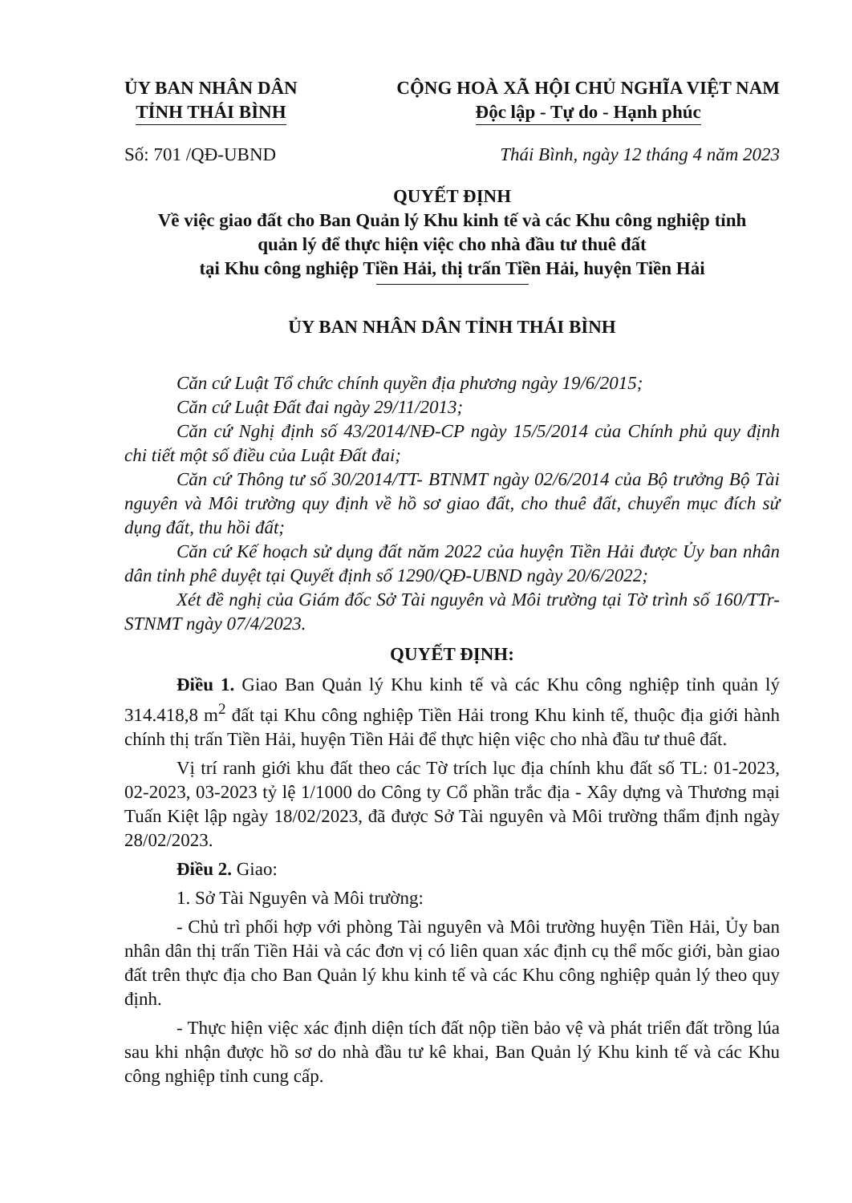ỦY BAN NHÂN DÂN
TỈNH THÁI BÌNH
CỘNG HOÀ XÃ HỘI CHỦ NGHĨA VIỆT NAM
Độc lập - Tự do - Hạnh phúc
Số: 701 /QĐ-UBND Thái Bình, ngày 12 tháng 4 năm 2023
QUYẾT ĐỊNH
Về việc giao đất cho Ban Quản lý Khu kinh tế và các Khu công nghiệp tỉnh
quản lý để thực hiện việc cho nhà đầu tư thuê đất
tại Khu công nghiệp Tiền Hải, thị trấn Tiền Hải, huyện Tiền Hải
ỦY BAN NHÂN DÂN TỈNH THÁI BÌNH
Căn cứ Luật Tổ chức chính quyền địa phương ngày 19/6/2015;
Căn cứ Luật Đất đai ngày 29/11/2013;
Căn cứ Nghị định số 43/2014/NĐ-CP ngày 15/5/2014 của Chính phủ quy định chi tiết một số điều của Luật Đất đai;
Căn cứ Thông tư số 30/2014/TT- BTNMT ngày 02/6/2014 của Bộ trưởng Bộ Tài nguyên và Môi trường quy định về hồ sơ giao đất, cho thuê đất, chuyển mục đích sử dụng đất, thu hồi đất;
Căn cứ Kế hoạch sử dụng đất năm 2022 của huyện Tiền Hải được Ủy ban nhân dân tỉnh phê duyệt tại Quyết định số 1290/QĐ-UBND ngày 20/6/2022;
Xét đề nghị của Giám đốc Sở Tài nguyên và Môi trường tại Tờ trình số 160/TTr-STNMT ngày 07/4/2023.
QUYẾT ĐỊNH:
Điều 1. Giao Ban Quản lý Khu kinh tế và các Khu công nghiệp tỉnh quản lý 314.418,8 m<sup>2</sup> đất tại Khu công nghiệp Tiền Hải trong Khu kinh tế, thuộc địa giới hành chính thị trấn Tiền Hải, huyện Tiền Hải để thực hiện việc cho nhà đầu tư thuê đất.
Vị trí ranh giới khu đất theo các Tờ trích lục địa chính khu đất số TL: 01-2023, 02-2023, 03-2023 tỷ lệ 1/1000 do Công ty Cổ phần trắc địa - Xây dựng và Thương mại Tuấn Kiệt lập ngày 18/02/2023, đã được Sở Tài nguyên và Môi trường thẩm định ngày 28/02/2023.
Điều 2. Giao:
1. Sở Tài Nguyên và Môi trường:
- Chủ trì phối hợp với phòng Tài nguyên và Môi trường huyện Tiền Hải, Ủy ban nhân dân thị trấn Tiền Hải và các đơn vị có liên quan xác định cụ thể mốc giới, bàn giao đất trên thực địa cho Ban Quản lý khu kinh tế và các Khu công nghiệp quản lý theo quy định.
- Thực hiện việc xác định diện tích đất nộp tiền bảo vệ và phát triển đất trồng lúa sau khi nhận được hồ sơ do nhà đầu tư kê khai, Ban Quản lý Khu kinh tế và các Khu công nghiệp tỉnh cung cấp.